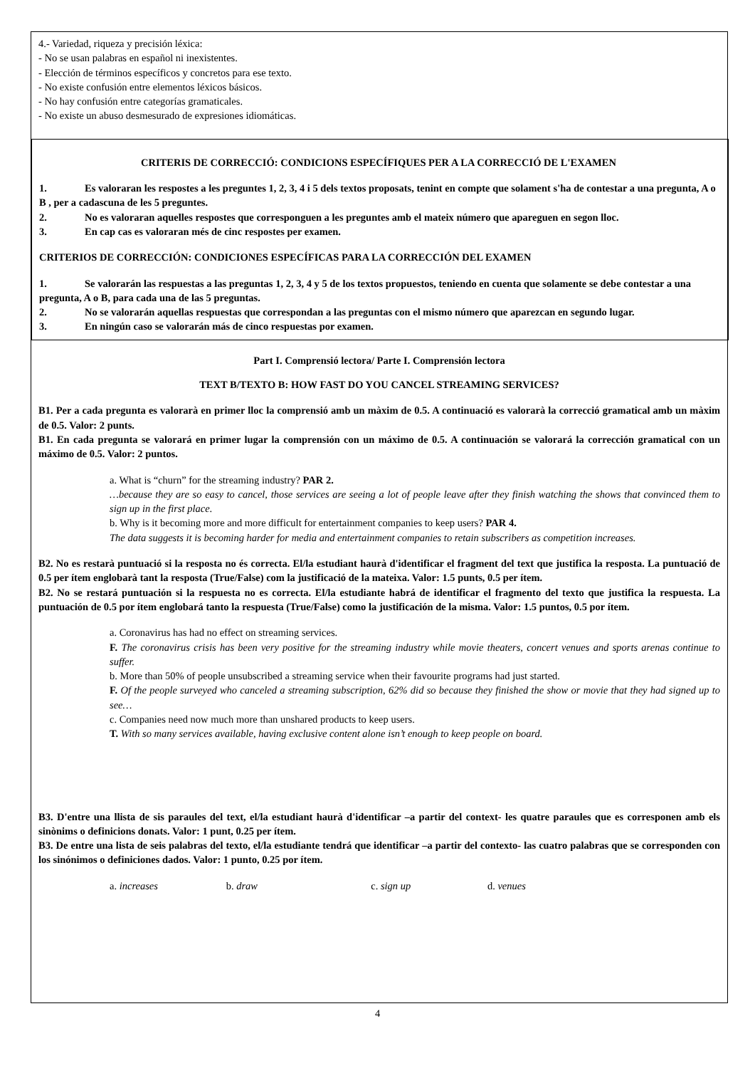4.- Variedad, riqueza y precisión léxica:
- No se usan palabras en español ni inexistentes.
- Elección de términos específicos y concretos para ese texto.
- No existe confusión entre elementos léxicos básicos.
- No hay confusión entre categorías gramaticales.
- No existe un abuso desmesurado de expresiones idiomáticas.
CRITERIS DE CORRECCIÓ: CONDICIONS ESPECÍFIQUES PER A LA CORRECCIÓ DE L'EXAMEN
1. Es valoraran les respostes a les preguntes 1, 2, 3, 4 i 5 dels textos proposats, tenint en compte que solament s'ha de contestar a una pregunta, A o B , per a cadascuna de les 5 preguntes.
2. No es valoraran aquelles respostes que corresponguen a les preguntes amb el mateix número que apareguen en segon lloc.
3. En cap cas es valoraran més de cinc respostes per examen.
CRITERIOS DE CORRECCIÓN: CONDICIONES ESPECÍFICAS PARA LA CORRECCIÓN DEL EXAMEN
1. Se valorarán las respuestas a las preguntas 1, 2, 3, 4 y 5 de los textos propuestos, teniendo en cuenta que solamente se debe contestar a una pregunta, A o B, para cada una de las 5 preguntas.
2. No se valorarán aquellas respuestas que correspondan a las preguntas con el mismo número que aparezcan en segundo lugar.
3. En ningún caso se valorarán más de cinco respuestas por examen.
Part I. Comprensió lectora/ Parte I. Comprensión lectora
TEXT B/TEXTO B: HOW FAST DO YOU CANCEL STREAMING SERVICES?
B1. Per a cada pregunta es valorarà en primer lloc la comprensió amb un màxim de 0.5. A continuació es valorarà la correcció gramatical amb un màxim de 0.5. Valor: 2 punts.
B1. En cada pregunta se valorará en primer lugar la comprensión con un máximo de 0.5. A continuación se valorará la corrección gramatical con un máximo de 0.5. Valor: 2 puntos.
a. What is “churn” for the streaming industry? PAR 2.
…because they are so easy to cancel, those services are seeing a lot of people leave after they finish watching the shows that convinced them to sign up in the first place.
b. Why is it becoming more and more difficult for entertainment companies to keep users? PAR 4.
The data suggests it is becoming harder for media and entertainment companies to retain subscribers as competition increases.
B2. No es restarà puntuació si la resposta no és correcta. El/la estudiant haurà d'identificar el fragment del text que justifica la resposta. La puntuació de 0.5 per ítem englobarà tant la resposta (True/False) com la justificació de la mateixa. Valor: 1.5 punts, 0.5 per ítem.
B2. No se restará puntuación si la respuesta no es correcta. El/la estudiante habrá de identificar el fragmento del texto que justifica la respuesta. La puntuación de 0.5 por ítem englobará tanto la respuesta (True/False) como la justificación de la misma. Valor: 1.5 puntos, 0.5 por ítem.
a. Coronavirus has had no effect on streaming services.
F. The coronavirus crisis has been very positive for the streaming industry while movie theaters, concert venues and sports arenas continue to suffer.
b. More than 50% of people unsubscribed a streaming service when their favourite programs had just started.
F. Of the people surveyed who canceled a streaming subscription, 62% did so because they finished the show or movie that they had signed up to see…
c. Companies need now much more than unshared products to keep users.
T. With so many services available, having exclusive content alone isn’t enough to keep people on board.
B3. D'entre una llista de sis paraules del text, el/la estudiant haurà d'identificar –a partir del context- les quatre paraules que es corresponen amb els sinònims o definicions donats. Valor: 1 punt, 0.25 per ítem.
B3. De entre una lista de seis palabras del texto, el/la estudiante tendrá que identificar –a partir del contexto- las cuatro palabras que se corresponden con los sinónimos o definiciones dados. Valor: 1 punto, 0.25 por ítem.
a. increases b. draw c. sign up d. venues
4